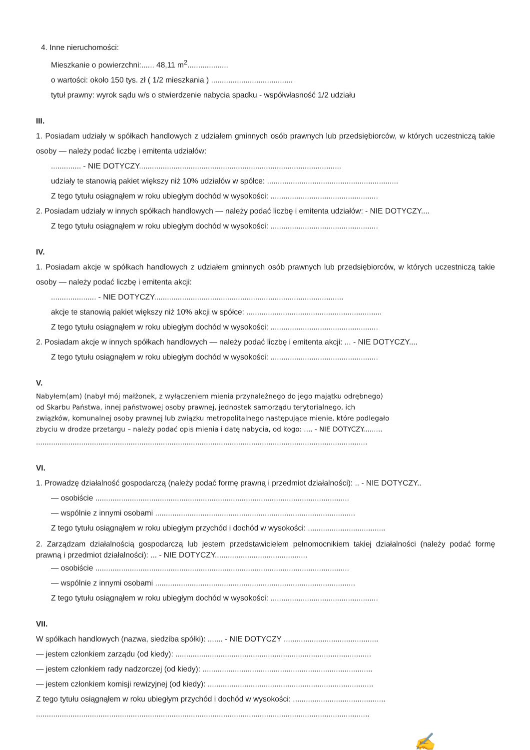4. Inne nieruchomości:
Mieszkanie o powierzchni:...... 48,11 m<sup>2</sup>...................
o wartości: około 150 tys. zł ( 1/2 mieszkania ) ......................................
tytuł prawny: wyrok sądu w/s o stwierdzenie nabycia spadku - współwłasność 1/2 udziału
III.
1. Posiadam udziały w spółkach handlowych z udziałem gminnych osób prawnych lub przedsiębiorców, w których uczestniczą takie osoby — należy podać liczbę i emitenta udziałów:
.............. - NIE DOTYCZY..............................................................................................
udziały te stanowią pakiet większy niż 10% udziałów w spółce: .............................................................
Z tego tytułu osiągnąłem w roku ubiegłym dochód w wysokości: ..................................................
2. Posiadam udziały w innych spółkach handlowych — należy podać liczbę i emitenta udziałów: - NIE DOTYCZY....
Z tego tytułu osiągnąłem w roku ubiegłym dochód w wysokości: ..................................................
IV.
1. Posiadam akcje w spółkach handlowych z udziałem gminnych osób prawnych lub przedsiębiorców, w których uczestniczą takie osoby — należy podać liczbę i emitenta akcji:
..................... - NIE DOTYCZY........................................................................................
akcje te stanowią pakiet większy niż 10% akcji w spółce: ...............................................................
Z tego tytułu osiągnąłem w roku ubiegłym dochód w wysokości: ..................................................
2. Posiadam akcje w innych spółkach handlowych — należy podać liczbę i emitenta akcji: ... - NIE DOTYCZY....
Z tego tytułu osiągnąłem w roku ubiegłym dochód w wysokości: ..................................................
V.
Nabyłem(am) (nabył mój małżonek, z wyłączeniem mienia przynależnego do jego majątku odrębnego)
od Skarbu Państwa, innej państwowej osoby prawnej, jednostek samorządu terytorialnego, ich
związków, komunalnej osoby prawnej lub związku metropolitalnego następujące mienie, które podlegało
zbyciu w drodze przetargu – należy podać opis mienia i datę nabycia, od kogo: .... - NIE DOTYCZY.........
..........................................................................................................................................................
VI.
1. Prowadzę działalność gospodarczą (należy podać formę prawną i przedmiot działalności): .. - NIE DOTYCZY..
— osobiście ......................................................................................................................
— wspólnie z innymi osobami .............................................................................................
Z tego tytułu osiągnąłem w roku ubiegłym przychód i dochód w wysokości: ....................................
2. Zarządzam działalnością gospodarczą lub jestem przedstawicielem pełnomocnikiem takiej działalności (należy podać formę prawną i przedmiot działalności): ... - NIE DOTYCZY...........................................
— osobiście ......................................................................................................................
— wspólnie z innymi osobami .............................................................................................
Z tego tytułu osiągnąłem w roku ubiegłym dochód w wysokości: ..................................................
VII.
W spółkach handlowych (nazwa, siedziba spółki): ....... - NIE DOTYCZY ............................................
— jestem członkiem zarządu (od kiedy): ...........................................................................................
— jestem członkiem rady nadzorczej (od kiedy): ...............................................................................
— jestem członkiem komisji rewizyjnej (od kiedy): .............................................................................
Z tego tytułu osiągnąłem w roku ubiegłym przychód i dochód w wysokości: ...........................................
...........................................................................................................................................................
✍